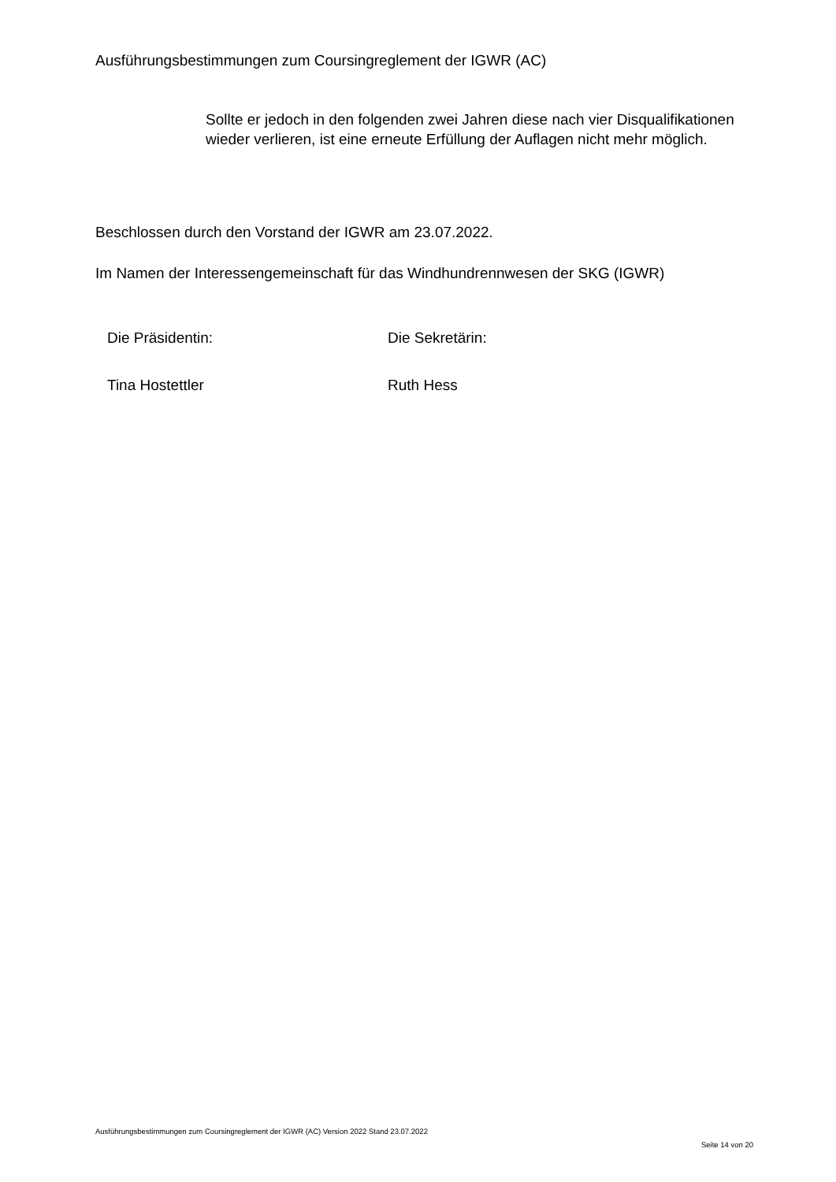Ausführungsbestimmungen zum Coursingreglement der IGWR (AC)
Sollte er jedoch in den folgenden zwei Jahren diese nach vier Disqualifikationen wieder verlieren, ist eine erneute Erfüllung der Auflagen nicht mehr möglich.
Beschlossen durch den Vorstand der IGWR am 23.07.2022.
Im Namen der Interessengemeinschaft für das Windhundrennwesen der SKG (IGWR)
| Die Präsidentin: | Die Sekretärin: |
| Tina Hostettler | Ruth Hess |
Ausführungsbestimmungen zum Coursingreglement der IGWR (AC) Version 2022 Stand 23.07.2022
Seite 14 von 20